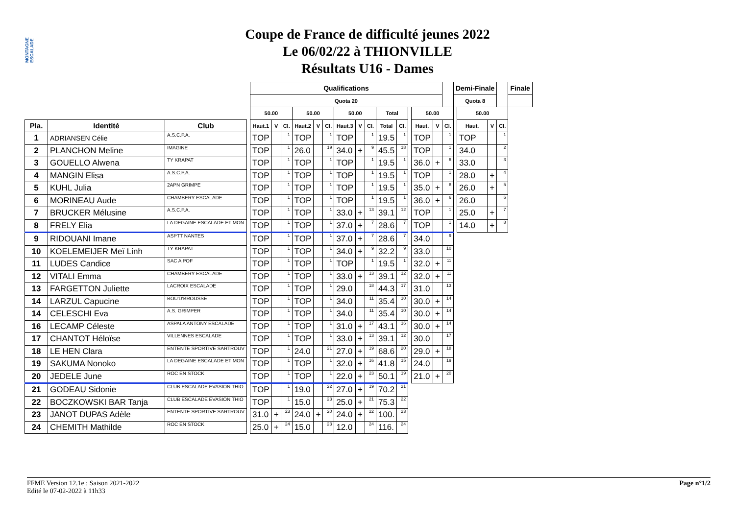MONTAGNE ESCALADE
Coupe de France de difficulté jeunes 2022
Le 06/02/22 à THIONVILLE
Résultats U16 - Dames
| | | | | Qualifications | | | | | | | | | | | | | | | Demi-Finale | | | | Finale |
| | | | | Quota 20 | | | | | | | | | | | | | | | Quota 8 | | | | |
| | | | | 50.00 | | | 50.00 | | | 50.00 | | | Total | | | 50.00 | | | | 50.00 | | | |
| Pla. | Identité | Club | | Haut.1 | V | Cl. | Haut.2 | V | Cl. | Haut.3 | V | Cl. | Total | Cl. | | Haut. | V | Cl. | | Haut. | V | Cl. | |
| 1 | ADRIANSEN Célie | A.S.C.P.A. | | TOP | | 1 | TOP | | 1 | TOP | | 1 | 19.5 | 1 | | TOP | | 1 | | TOP | | 1 | |
| 2 | PLANCHON Meline | IMAGINE | | TOP | | 1 | 26.0 | | 19 | 34.0 | + | 9 | 45.5 | 18 | | TOP | | 1 | | 34.0 | | 2 | |
| 3 | GOUELLO Alwena | TY KRAPAT | | TOP | | 1 | TOP | | 1 | TOP | | 1 | 19.5 | 1 | | 36.0 | + | 6 | | 33.0 | | 3 | |
| 4 | MANGIN Elisa | A.S.C.P.A. | | TOP | | 1 | TOP | | 1 | TOP | | 1 | 19.5 | 1 | | TOP | | 1 | | 28.0 | + | 4 | |
| 5 | KUHL Julia | 2APN GRIMPE | | TOP | | 1 | TOP | | 1 | TOP | | 1 | 19.5 | 1 | | 35.0 | + | 8 | | 26.0 | + | 5 | |
| 6 | MORINEAU Aude | CHAMBERY ESCALADE | | TOP | | 1 | TOP | | 1 | TOP | | 1 | 19.5 | 1 | | 36.0 | + | 6 | | 26.0 | | 6 | |
| 7 | BRUCKER Mélusine | A.S.C.P.A. | | TOP | | 1 | TOP | | 1 | 33.0 | + | 13 | 39.1 | 12 | | TOP | | 1 | | 25.0 | + | 7 | |
| 8 | FRELY Elia | LA DEGAINE ESCALADE ET MON | | TOP | | 1 | TOP | | 1 | 37.0 | + | 7 | 28.6 | 7 | | TOP | | 1 | | 14.0 | + | 8 | |
| 9 | RIDOUANI Imane | ASPTT NANTES | | TOP | | 1 | TOP | | 1 | 37.0 | + | 7 | 28.6 | 7 | | 34.0 | | 9 | | | | | |
| 10 | KOELEMEIJER Meï Linh | TY KRAPAT | | TOP | | 1 | TOP | | 1 | 34.0 | + | 9 | 32.2 | 9 | | 33.0 | | 10 | | | | | |
| 11 | LUDES Candice | SAC A POF | | TOP | | 1 | TOP | | 1 | TOP | | 1 | 19.5 | 1 | | 32.0 | + | 11 | | | | | |
| 12 | VITALI Emma | CHAMBERY ESCALADE | | TOP | | 1 | TOP | | 1 | 33.0 | + | 13 | 39.1 | 12 | | 32.0 | + | 11 | | | | | |
| 13 | FARGETTON Juliette | LACROIX ESCALADE | | TOP | | 1 | TOP | | 1 | 29.0 | | 18 | 44.3 | 17 | | 31.0 | | 13 | | | | | |
| 14 | LARZUL Capucine | BOU'D'BROUSSE | | TOP | | 1 | TOP | | 1 | 34.0 | | 11 | 35.4 | 10 | | 30.0 | + | 14 | | | | | |
| 14 | CELESCHI Eva | A.S. GRIMPER | | TOP | | 1 | TOP | | 1 | 34.0 | | 11 | 35.4 | 10 | | 30.0 | + | 14 | | | | | |
| 16 | LECAMP Céleste | ASPALA ANTONY ESCALADE | | TOP | | 1 | TOP | | 1 | 31.0 | + | 17 | 43.1 | 16 | | 30.0 | + | 14 | | | | | |
| 17 | CHANTOT Héloïse | VILLENNES ESCALADE | | TOP | | 1 | TOP | | 1 | 33.0 | + | 13 | 39.1 | 12 | | 30.0 | | 17 | | | | | |
| 18 | LE HEN Clara | ENTENTE SPORTIVE SARTROUV | | TOP | | 1 | 24.0 | | 21 | 27.0 | + | 19 | 68.6 | 20 | | 29.0 | + | 18 | | | | | |
| 19 | SAKUMA Nonoko | LA DEGAINE ESCALADE ET MON | | TOP | | 1 | TOP | | 1 | 32.0 | + | 16 | 41.8 | 15 | | 24.0 | | 19 | | | | | |
| 20 | JEDELE June | ROC EN STOCK | | TOP | | 1 | TOP | | 1 | 22.0 | + | 23 | 50.1 | 19 | | 21.0 | + | 20 | | | | | |
| 21 | GODEAU Sidonie | CLUB ESCALADE EVASION THIO | | TOP | | 1 | 19.0 | | 22 | 27.0 | + | 19 | 70.2 | 21 | | | | | | | | | |
| 22 | BOCZKOWSKI BAR Tanja | CLUB ESCALADE EVASION THIO | | TOP | | 1 | 15.0 | | 23 | 25.0 | + | 21 | 75.3 | 22 | | | | | | | | | |
| 23 | JANOT DUPAS Adèle | ENTENTE SPORTIVE SARTROUV | | 31.0 | + | 23 | 24.0 | + | 20 | 24.0 | + | 22 | 100. | 23 | | | | | | | | | |
| 24 | CHEMITH Mathilde | ROC EN STOCK | | 25.0 | + | 24 | 15.0 | | 23 | 12.0 | | 24 | 116. | 24 | | | | | | | | | |
Page n°1/2 FFME Version 12.1e : Saison 2021-2022
Edité le 07-02-2022 à 11h33